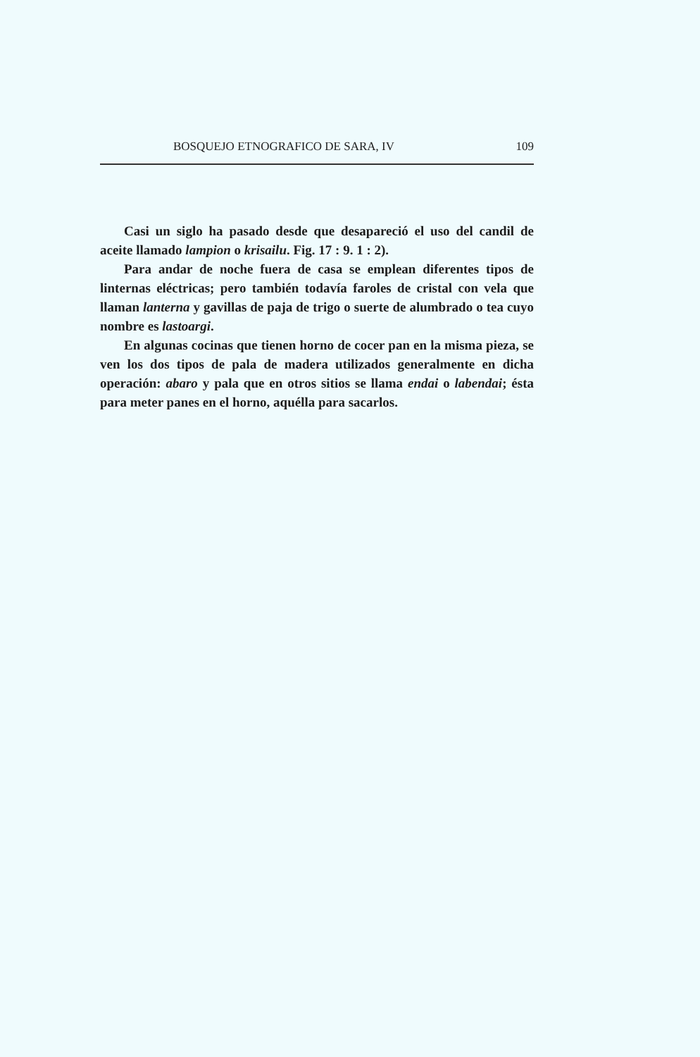BOSQUEJO ETNOGRAFICO DE SARA, IV 109
Casi un siglo ha pasado desde que desapareció el uso del candil de aceite llamado lampion o krisailu. Fig. 17 : 9. 1 : 2).
Para andar de noche fuera de casa se emplean diferentes tipos de linternas eléctricas; pero también todavía faroles de cristal con vela que llaman lanterna y gavillas de paja de trigo o suerte de alumbrado o tea cuyo nombre es lastoargi.
En algunas cocinas que tienen horno de cocer pan en la misma pieza, se ven los dos tipos de pala de madera utilizados generalmente en dicha operación: abaro y pala que en otros sitios se llama endai o labendai; ésta para meter panes en el horno, aquélla para sacarlos.